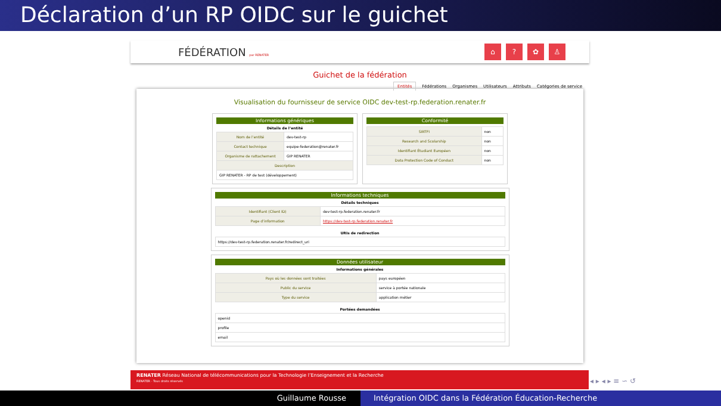Déclaration d’un RP OIDC sur le guichet
FÉDÉRATION par RENATER
⌂? ✿ ♙
Guichet de la fédération
Entités Fédérations Organismes Utilisateurs Attributs Catégories de service
Visualisation du fournisseur de service OIDC dev-test-rp.federation.renater.fr
Informations génériques
Détails de l’entité
| Nom de l’entité | dev-test-rp |
| Contact technique | equipe-federation@renater.fr |
| Organisme de rattachement | GIP RENATER |
| Description | |
| GIP RENATER - RP de test (développement) | |
Conformité
| SIRTFI | non |
| Research and Scolarship | non |
| Identifiant Étudiant Européen | non |
| Data Protection Code of Conduct | non |
Informations techniques
Détails techniques
| Identifiant (Client ID) | dev-test-rp.federation.renater.fr |
| Page d’information | https://dev-test-rp.federation.renater.fr |
URIs de redirection
| https://dev-test-rp.federation.renater.fr/redirect_uri |
Données utilisateur
Informations générales
| Pays où les données sont traitées | pays européen |
| Public du service | service à portée nationale |
| Type du service | application métier |
Portées demandées
| openid |
| profile |
| email |
RENATER Réseau National de télécommunications pour la Technologie l’Enseignement et la Recherche
RENATER - Tous droits réservés
◂ ▸ ◂ ▸ ≡ ∽ ↺
Guillaume Rousse Intégration OIDC dans la Fédération Éducation-Recherche